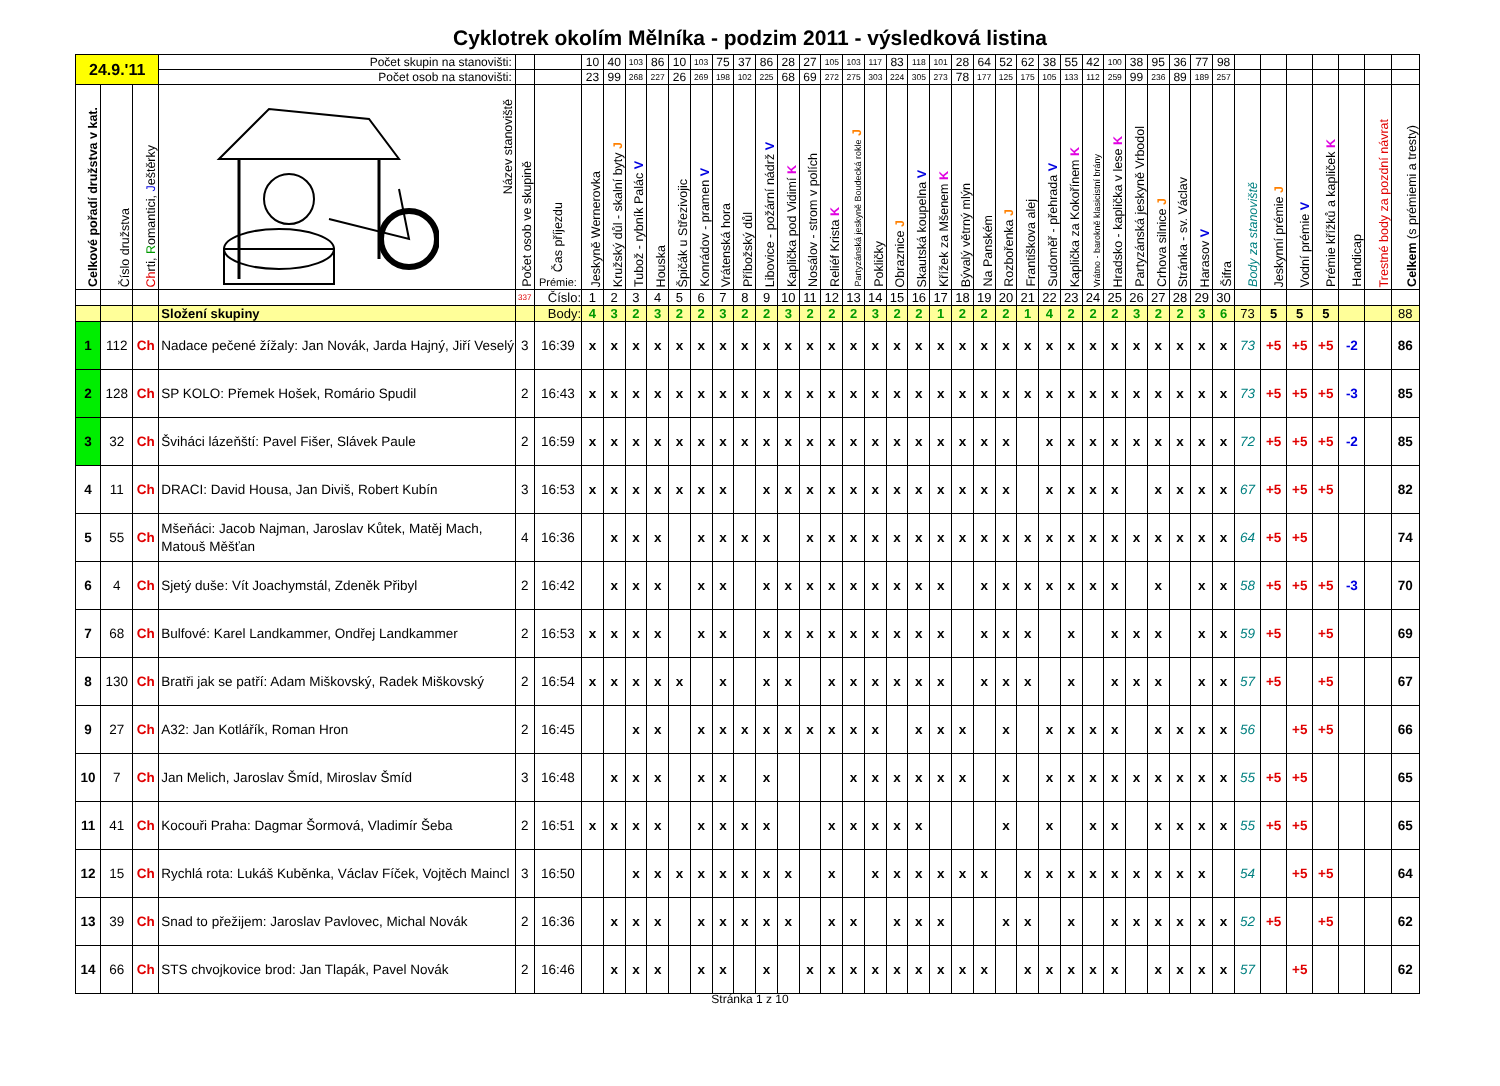Cyklotrek okolím Mělníka - podzim 2011 - výsledková listina
| 24.9.'11 | | | Počet skupin na stanovišti: | | | 10 | 40 | 103 | 86 | 10 | 103 | 75 | 37 | 86 | 28 | 27 | 105 | 103 | 117 | 83 | 118 | 101 | 28 | 64 | 52 | 62 | 38 | 55 | 42 | 100 | 38 | 95 | 36 | 77 | 98 | | | | | | | |
| | | | Počet osob na stanovišti: | | | 23 | 99 | 268 | 227 | 26 | 269 | 198 | 102 | 225 | 68 | 69 | 272 | 275 | 303 | 224 | 305 | 273 | 78 | 177 | 125 | 175 | 105 | 133 | 112 | 259 | 99 | 236 | 89 | 189 | 257 | | | | | | | |
| Celkové pořadí družstva v kat. | Číslo družstva | Ch rti, R omantici, J eštěrky | Název stanoviště | Počet osob ve skupině | Čas příjezdu Prémie: | Jeskyně Wernerovka | Kružský důl - skalní byty J | Tubož - rybník Palác V | Houska | Špičák u Střezivojic | Konrádov - pramen V | Vrátenská hora | Příbožský důl | Libovice - požární nádrž V | Kaplička pod Vidimí K | Nosálov - strom v polích | Reliéf Krista K | Partyzánská jeskyně Boudecká rokle J | Pokličky | Obraznice J | Skautská koupelna V | Křížek za Mšenem K | Bývalý větrný mlýn | Na Panském | Rozbořenka J | Františkova alej | Sudoměř - přehrada V | Kaplička za Kokořínem K | Vrátno - barokně klasicistní brány | Hradsko - kaplička v lese K | Partyzánská jeskyně Vrbodol | Crhova silnice J | Stránka - sv. Václav | Harasov V | Šifra | Body za stanoviště | Jeskynní prémie J | Vodní prémie V | Prémie křížků a kapliček K | Handicap | Trestné body za pozdní návrat | Celkem (s prémiemi a tresty) |
| | | | | 337 | Číslo: | 1 | 2 | 3 | 4 | 5 | 6 | 7 | 8 | 9 | 10 | 11 | 12 | 13 | 14 | 15 | 16 | 17 | 18 | 19 | 20 | 21 | 22 | 23 | 24 | 25 | 26 | 27 | 28 | 29 | 30 | | | | | | | |
| | | | Složení skupiny | | Body: | 4 | 3 | 2 | 3 | 2 | 2 | 3 | 2 | 2 | 3 | 2 | 2 | 2 | 3 | 2 | 2 | 1 | 2 | 2 | 2 | 1 | 4 | 2 | 2 | 2 | 3 | 2 | 2 | 3 | 6 | 73 | 5 | 5 | 5 | | | 88 |
| 1 | 112 | Ch | Nadace pečené žížaly: Jan Novák, Jarda Hajný, Jiří Veselý | 3 | 16:39 | x | x | x | x | x | x | x | x | x | x | x | x | x | x | x | x | x | x | x | x | x | x | x | x | x | x | x | x | x | x | 73 | +5 | +5 | +5 | -2 | | 86 |
| 2 | 128 | Ch | SP KOLO: Přemek Hošek, Romário Spudil | 2 | 16:43 | x | x | x | x | x | x | x | x | x | x | x | x | x | x | x | x | x | x | x | x | x | x | x | x | x | x | x | x | x | x | 73 | +5 | +5 | +5 | -3 | | 85 |
| 3 | 32 | Ch | Šviháci lázeňští: Pavel Fišer, Slávek Paule | 2 | 16:59 | x | x | x | x | x | x | x | x | x | x | x | x | x | x | x | x | x | x | x | x | | x | x | x | x | x | x | x | x | x | 72 | +5 | +5 | +5 | -2 | | 85 |
| 4 | 11 | Ch | DRACI: David Housa, Jan Diviš, Robert Kubín | 3 | 16:53 | x | x | x | x | x | x | x | | x | x | x | x | x | x | x | x | x | x | x | x | | x | x | x | x | | x | x | x | x | 67 | +5 | +5 | +5 | | | 82 |
| 5 | 55 | Ch | Mšeňáci: Jacob Najman, Jaroslav Kůtek, Matěj Mach, Matouš Měšťan | 4 | 16:36 | | x | x | x | | x | x | x | x | | x | x | x | x | x | x | x | x | x | x | x | x | x | x | x | x | x | x | x | x | 64 | +5 | +5 | | | | 74 |
| 6 | 4 | Ch | Sjetý duše: Vít Joachymstál, Zdeněk Přibyl | 2 | 16:42 | | x | x | x | | x | x | | x | x | x | x | x | x | x | x | x | | x | x | x | x | x | x | x | | x | | x | x | 58 | +5 | +5 | +5 | -3 | | 70 |
| 7 | 68 | Ch | Bulfové: Karel Landkammer, Ondřej Landkammer | 2 | 16:53 | x | x | x | x | | x | x | | x | x | x | x | x | x | x | x | x | | x | x | x | | x | | x | x | x | | x | x | 59 | +5 | | +5 | | | 69 |
| 8 | 130 | Ch | Bratři jak se patří: Adam Miškovský, Radek Miškovský | 2 | 16:54 | x | x | x | x | x | | x | | x | x | | x | x | x | x | x | x | | x | x | x | | x | | x | x | x | | x | x | 57 | +5 | | +5 | | | 67 |
| 9 | 27 | Ch | A32: Jan Kotlářík, Roman Hron | 2 | 16:45 | | | x | x | | x | x | x | x | x | x | x | x | x | | x | x | x | | x | | x | x | x | x | | x | x | x | x | 56 | | +5 | +5 | | | 66 |
| 10 | 7 | Ch | Jan Melich, Jaroslav Šmíd, Miroslav Šmíd | 3 | 16:48 | | x | x | x | | x | x | | x | | | | x | x | x | x | x | x | | x | | x | x | x | x | x | x | x | x | x | 55 | +5 | +5 | | | | 65 |
| 11 | 41 | Ch | Kocouři Praha: Dagmar Šormová, Vladimír Šeba | 2 | 16:51 | x | x | x | x | | x | x | x | x | | | x | x | x | x | x | | | | x | | x | | x | x | | x | x | x | x | 55 | +5 | +5 | | | | 65 |
| 12 | 15 | Ch | Rychlá rota: Lukáš Kuběnka, Václav Fíček, Vojtěch Maincl | 3 | 16:50 | | | x | x | x | x | x | x | x | x | | x | | x | x | x | x | x | x | | x | x | x | x | x | x | x | x | x | | 54 | | +5 | +5 | | | 64 |
| 13 | 39 | Ch | Snad to přežijem: Jaroslav Pavlovec, Michal Novák | 2 | 16:36 | | x | x | x | | x | x | x | x | x | | x | x | | x | x | x | | | x | x | | x | | x | x | x | x | x | x | 52 | +5 | | +5 | | | 62 |
| 14 | 66 | Ch | STS chvojkovice brod: Jan Tlapák, Pavel Novák | 2 | 16:46 | | x | x | x | | x | x | | x | | x | x | x | x | x | x | x | x | x | | x | x | x | x | x | | x | x | x | x | 57 | | +5 | | | | 62 |
Stránka 1 z 10